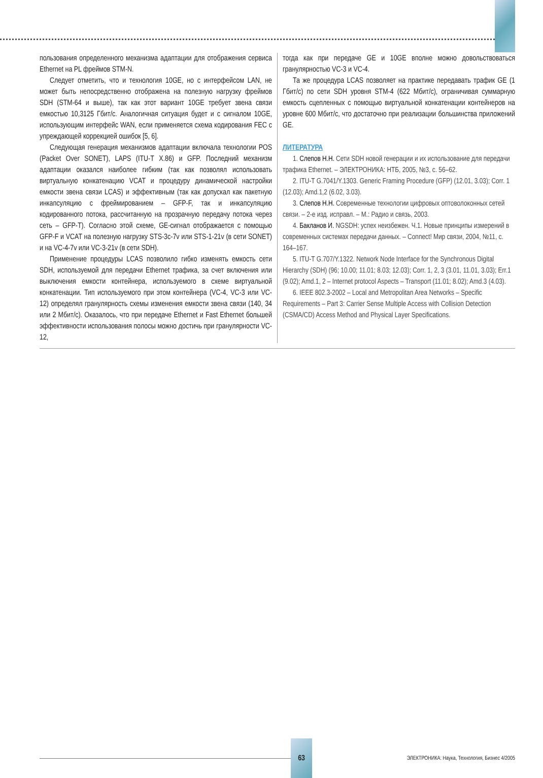пользования определенного механизма адаптации для отображения сервиса Ethernet на PL фреймов STM-N.
Следует отметить, что и технология 10GE, но с интерфейсом LAN, не может быть непосредственно отображена на полезную нагрузку фреймов SDH (STM-64 и выше), так как этот вариант 10GE требует звена связи емкостью 10,3125 Гбит/с. Аналогичная ситуация будет и с сигналом 10GE, использующим интерфейс WAN, если применяется схема кодирования FEC с упреждающей коррекцией ошибок [5, 6].
Следующая генерация механизмов адаптации включала технологии POS (Packet Over SONET), LAPS (ITU-T X.86) и GFP. Последний механизм адаптации оказался наиболее гибким (так как позволял использовать виртуальную конкатенацию VCAT и процедуру динамической настройки емкости звена связи LCAS) и эффективным (так как допускал как пакетную инкапсуляцию с фреймированием – GFP-F, так и инкапсуляцию кодированного потока, рассчитанную на прозрачную передачу потока через сеть – GFP-T). Согласно этой схеме, GE-сигнал отображается с помощью GFP-F и VCAT на полезную нагрузку STS-3c-7v или STS-1-21v (в сети SONET) и на VC-4-7v или VC-3-21v (в сети SDH).
Применение процедуры LCAS позволило гибко изменять емкость сети SDH, используемой для передачи Ethernet трафика, за счет включения или выключения емкости контейнера, используемого в схеме виртуальной конкатенации. Тип используемого при этом контейнера (VC-4, VC-3 или VC-12) определял гранулярность схемы изменения емкости звена связи (140, 34 или 2 Мбит/с). Оказалось, что при передаче Ethernet и Fast Ethernet большей эффективности использования полосы можно достичь при гранулярности VC-12,
тогда как при передаче GE и 10GE вполне можно довольствоваться гранулярностью VC-3 и VC-4.
Та же процедура LCAS позволяет на практике передавать трафик GE (1 Гбит/с) по сети SDH уровня STM-4 (622 Мбит/с), ограничивая суммарную емкость сцепленных с помощью виртуальной конкатенации контейнеров на уровне 600 Мбит/с, что достаточно при реализации большинства приложений GE.
ЛИТЕРАТУРА
1. Слепов Н.Н. Сети SDH новой генерации и их использование для передачи трафика Ethernet. – ЭЛЕКТРОНИКА: НТБ, 2005, №3, с. 56–62.
2. ITU-T G.7041/Y.1303. Generic Framing Procedure (GFP) (12.01, 3.03); Corr. 1 (12.03); Amd.1,2 (6.02, 3.03).
3. Слепов Н.Н. Современные технологии цифровых оптоволоконных сетей связи. – 2-е изд. исправл. – М.: Радио и связь, 2003.
4. Бакланов И. NGSDH: успех неизбежен. Ч.1. Новые принципы измерений в современных системах передачи данных. – Connect! Мир связи, 2004, №11, с. 164–167.
5. ITU-T G.707/Y.1322. Network Node Interface for the Synchronous Digital Hierarchy (SDH) (96; 10.00; 11.01; 8.03; 12.03); Corr. 1, 2, 3 (3.01, 11.01, 3.03); Err.1 (9.02); Amd.1, 2 – Internet protocol Aspects – Transport (11.01; 8.02); Amd.3 (4.03).
6. IEEE 802.3-2002 – Local and Metropolitan Area Networks – Specific Requirements – Part 3: Carrier Sense Multiple Access with Collision Detection (CSMA/CD) Access Method and Physical Layer Specifications.
63
ЭЛЕКТРОНИКА: Наука, Технология, Бизнес 4/2005